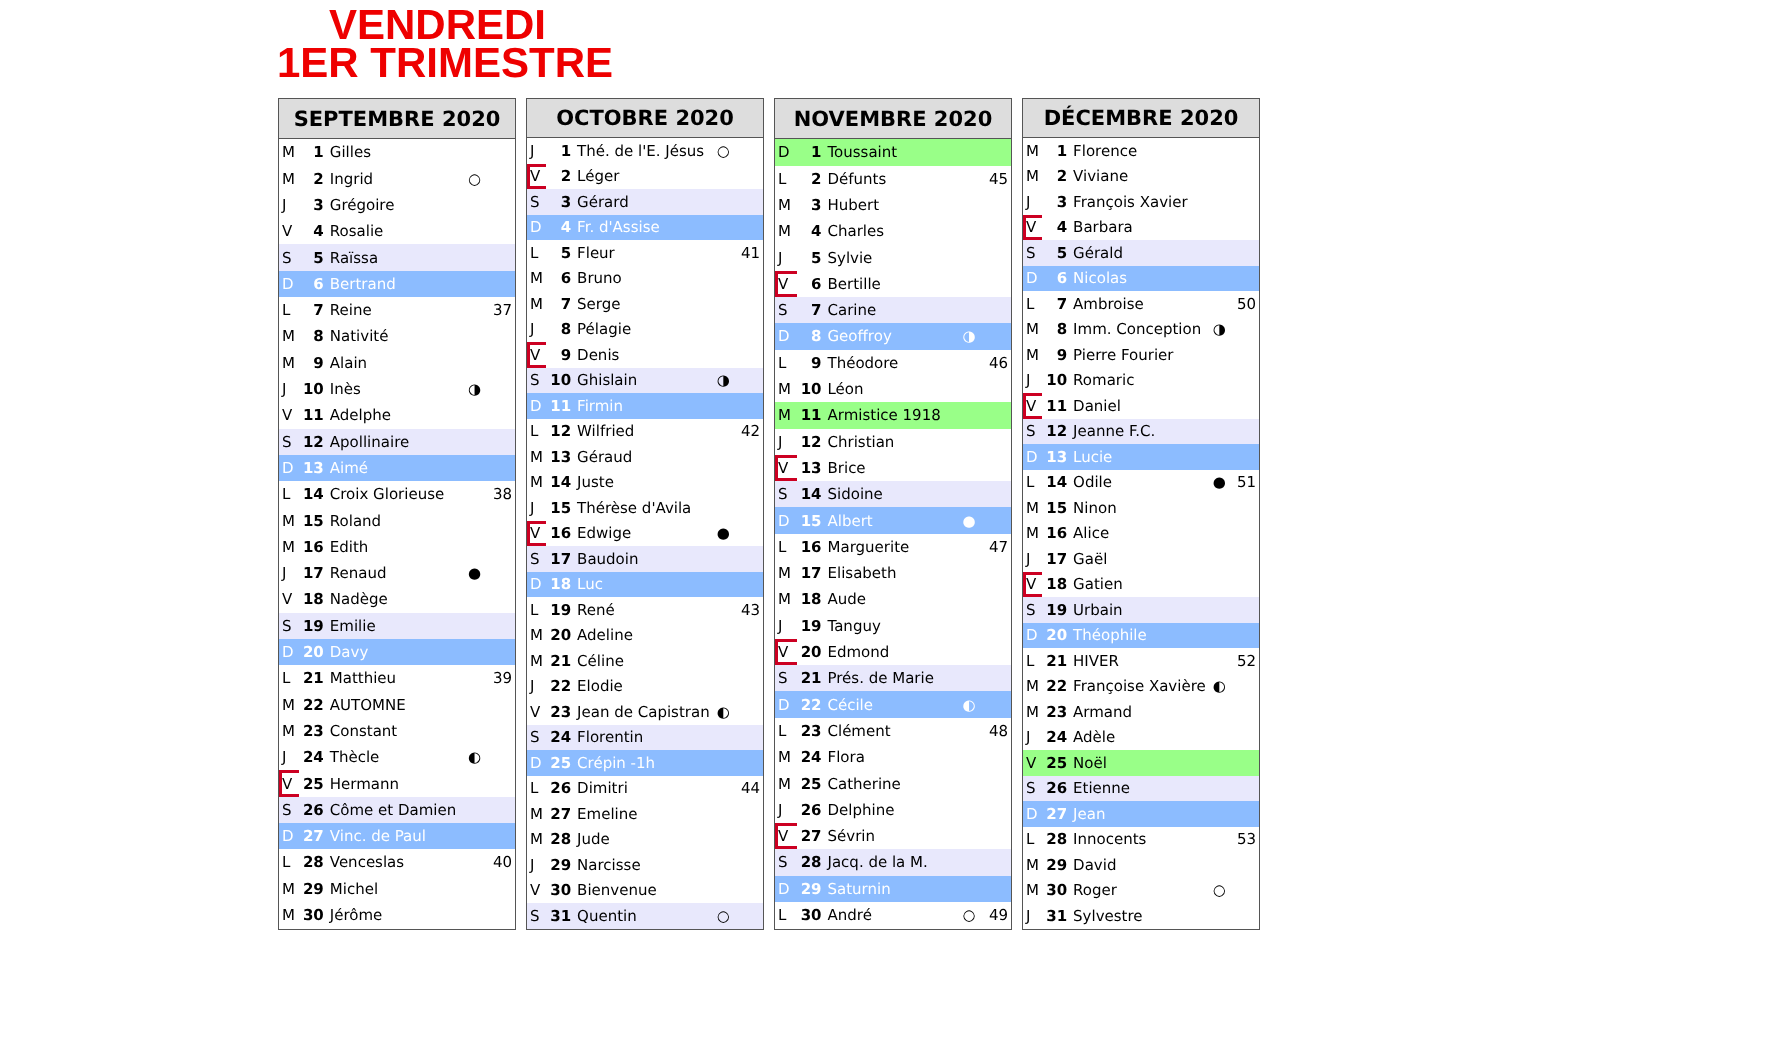VENDREDI
1ER TRIMESTRE
| SEPTEMBRE 2020 | | | | |
| --- | --- | --- | --- | --- |
| M | 1 | Gilles | | |
| M | 2 | Ingrid | ○ | |
| J | 3 | Grégoire | | |
| V | 4 | Rosalie | | |
| S | 5 | Raïssa | | |
| D | 6 | Bertrand | | |
| L | 7 | Reine | | 37 |
| M | 8 | Nativité | | |
| M | 9 | Alain | | |
| J | 10 | Inès | ◑ | |
| V | 11 | Adelphe | | |
| S | 12 | Apollinaire | | |
| D | 13 | Aimé | | |
| L | 14 | Croix Glorieuse | | 38 |
| M | 15 | Roland | | |
| M | 16 | Edith | | |
| J | 17 | Renaud | ● | |
| V | 18 | Nadège | | |
| S | 19 | Emilie | | |
| D | 20 | Davy | | |
| L | 21 | Matthieu | | 39 |
| M | 22 | AUTOMNE | | |
| M | 23 | Constant | | |
| J | 24 | Thècle | ◐ | |
| V | 25 | Hermann | | |
| S | 26 | Côme et Damien | | |
| D | 27 | Vinc. de Paul | | |
| L | 28 | Venceslas | | 40 |
| M | 29 | Michel | | |
| M | 30 | Jérôme | | |
| OCTOBRE 2020 | | | | |
| --- | --- | --- | --- | --- |
| J | 1 | Thé. de l'E. Jésus | ○ | |
| V | 2 | Léger | | |
| S | 3 | Gérard | | |
| D | 4 | Fr. d'Assise | | |
| L | 5 | Fleur | | 41 |
| M | 6 | Bruno | | |
| M | 7 | Serge | | |
| J | 8 | Pélagie | | |
| V | 9 | Denis | | |
| S | 10 | Ghislain | ◑ | |
| D | 11 | Firmin | | |
| L | 12 | Wilfried | | 42 |
| M | 13 | Géraud | | |
| M | 14 | Juste | | |
| J | 15 | Thérèse d'Avila | | |
| V | 16 | Edwige | ● | |
| S | 17 | Baudoin | | |
| D | 18 | Luc | | |
| L | 19 | René | | 43 |
| M | 20 | Adeline | | |
| M | 21 | Céline | | |
| J | 22 | Elodie | | |
| V | 23 | Jean de Capistran | ◐ | |
| S | 24 | Florentin | | |
| D | 25 | Crépin -1h | | |
| L | 26 | Dimitri | | 44 |
| M | 27 | Emeline | | |
| M | 28 | Jude | | |
| J | 29 | Narcisse | | |
| V | 30 | Bienvenue | | |
| S | 31 | Quentin | ○ | |
| NOVEMBRE 2020 | | | | |
| --- | --- | --- | --- | --- |
| D | 1 | Toussaint | | |
| L | 2 | Défunts | | 45 |
| M | 3 | Hubert | | |
| M | 4 | Charles | | |
| J | 5 | Sylvie | | |
| V | 6 | Bertille | | |
| S | 7 | Carine | | |
| D | 8 | Geoffroy | ◑ | |
| L | 9 | Théodore | | 46 |
| M | 10 | Léon | | |
| M | 11 | Armistice 1918 | | |
| J | 12 | Christian | | |
| V | 13 | Brice | | |
| S | 14 | Sidoine | | |
| D | 15 | Albert | ● | |
| L | 16 | Marguerite | | 47 |
| M | 17 | Elisabeth | | |
| M | 18 | Aude | | |
| J | 19 | Tanguy | | |
| V | 20 | Edmond | | |
| S | 21 | Prés. de Marie | | |
| D | 22 | Cécile | ◐ | |
| L | 23 | Clément | | 48 |
| M | 24 | Flora | | |
| M | 25 | Catherine | | |
| J | 26 | Delphine | | |
| V | 27 | Sévrin | | |
| S | 28 | Jacq. de la M. | | |
| D | 29 | Saturnin | | |
| L | 30 | André | ○ | 49 |
| DÉCEMBRE 2020 | | | | |
| --- | --- | --- | --- | --- |
| M | 1 | Florence | | |
| M | 2 | Viviane | | |
| J | 3 | François Xavier | | |
| V | 4 | Barbara | | |
| S | 5 | Gérald | | |
| D | 6 | Nicolas | | |
| L | 7 | Ambroise | | 50 |
| M | 8 | Imm. Conception | ◑ | |
| M | 9 | Pierre Fourier | | |
| J | 10 | Romaric | | |
| V | 11 | Daniel | | |
| S | 12 | Jeanne F.C. | | |
| D | 13 | Lucie | | |
| L | 14 | Odile | ● | 51 |
| M | 15 | Ninon | | |
| M | 16 | Alice | | |
| J | 17 | Gaël | | |
| V | 18 | Gatien | | |
| S | 19 | Urbain | | |
| D | 20 | Théophile | | |
| L | 21 | HIVER | | 52 |
| M | 22 | Françoise Xavière | ◐ | |
| M | 23 | Armand | | |
| J | 24 | Adèle | | |
| V | 25 | Noël | | |
| S | 26 | Etienne | | |
| D | 27 | Jean | | |
| L | 28 | Innocents | | 53 |
| M | 29 | David | | |
| M | 30 | Roger | ○ | |
| J | 31 | Sylvestre | | |